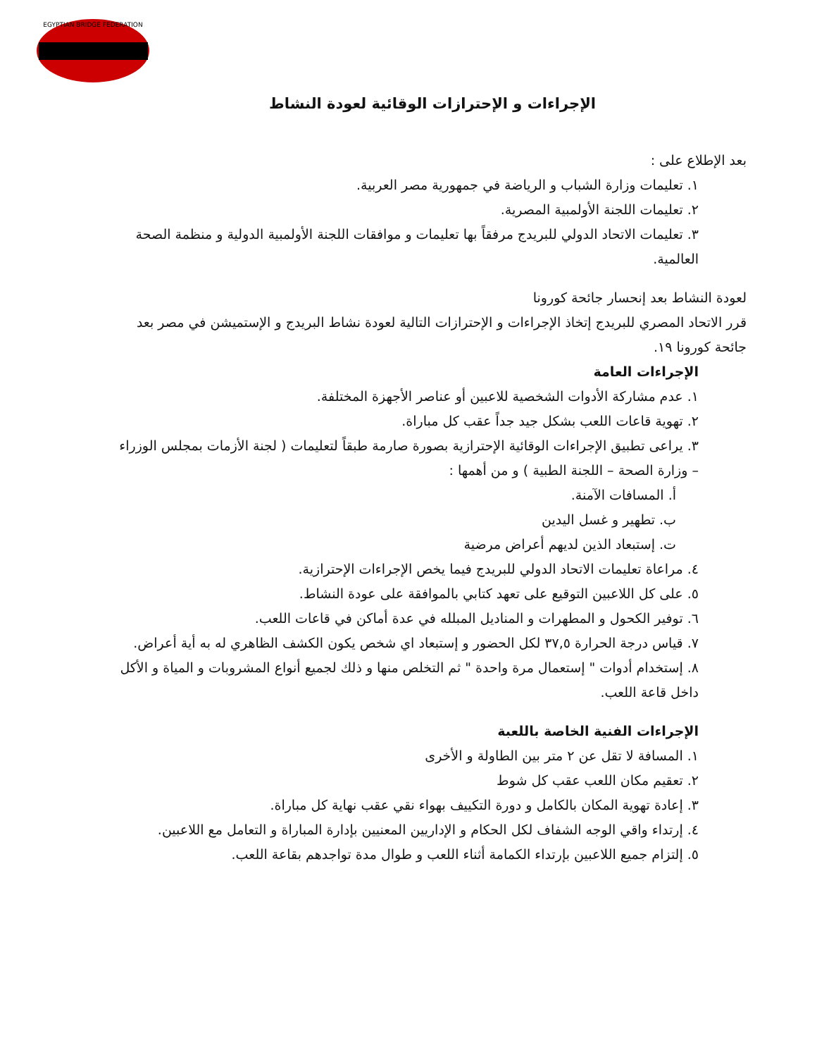EGYPTIAN BRIDGE FEDERATION
الإجراءات و الإحترازات الوقائية لعودة النشاط
بعد الإطلاع على :
١. تعليمات وزارة الشباب و الرياضة في جمهورية مصر العربية.
٢. تعليمات اللجنة الأولمبية المصرية.
٣. تعليمات الاتحاد الدولي للبريدج مرفقاً بها تعليمات و موافقات اللجنة الأولمبية الدولية و منظمة الصحة العالمية.
لعودة النشاط بعد إنحسار جائحة كورونا
قرر الاتحاد المصري للبريدج إتخاذ الإجراءات و الإحترازات التالية لعودة نشاط البريدج و الإستميشن في مصر بعد جائحة كورونا ١٩.
الإجراءات العامة
١. عدم مشاركة الأدوات الشخصية للاعبين أو عناصر الأجهزة المختلفة.
٢. تهوية قاعات اللعب بشكل جيد جداً عقب كل مباراة.
٣. يراعى تطبيق الإجراءات الوقائية الإحترازية بصورة صارمة طبقاً لتعليمات ( لجنة الأزمات بمجلس الوزراء – وزارة الصحة – اللجنة الطبية ) و من أهمها :
أ. المسافات الآمنة.
ب. تطهير و غسل اليدين
ت. إستبعاد الذين لديهم أعراض مرضية
٤. مراعاة تعليمات الاتحاد الدولي للبريدج فيما يخص الإجراءات الإحترازية.
٥. على كل اللاعبين التوقيع على تعهد كتابي بالموافقة على عودة النشاط.
٦. توفير الكحول و المطهرات و المناديل المبلله في عدة أماكن في قاعات اللعب.
٧. قياس درجة الحرارة ٣٧,٥ لكل الحضور و إستبعاد اي شخص يكون الكشف الظاهري له به أية أعراض.
٨. إستخدام أدوات " إستعمال مرة واحدة " ثم التخلص منها و ذلك لجميع أنواع المشروبات و المياة و الأكل داخل قاعة اللعب.
الإجراءات الفنية الخاصة باللعبة
١. المسافة لا تقل عن ٢ متر بين الطاولة و الأخرى
٢. تعقيم مكان اللعب عقب كل شوط
٣. إعادة تهوية المكان بالكامل و دورة التكييف بهواء نقي عقب نهاية كل مباراة.
٤. إرتداء واقي الوجه الشفاف لكل الحكام و الإداريين المعنيين بإدارة المباراة و التعامل مع اللاعبين.
٥. إلتزام جميع اللاعبين بإرتداء الكمامة أثناء اللعب و طوال مدة تواجدهم بقاعة اللعب.